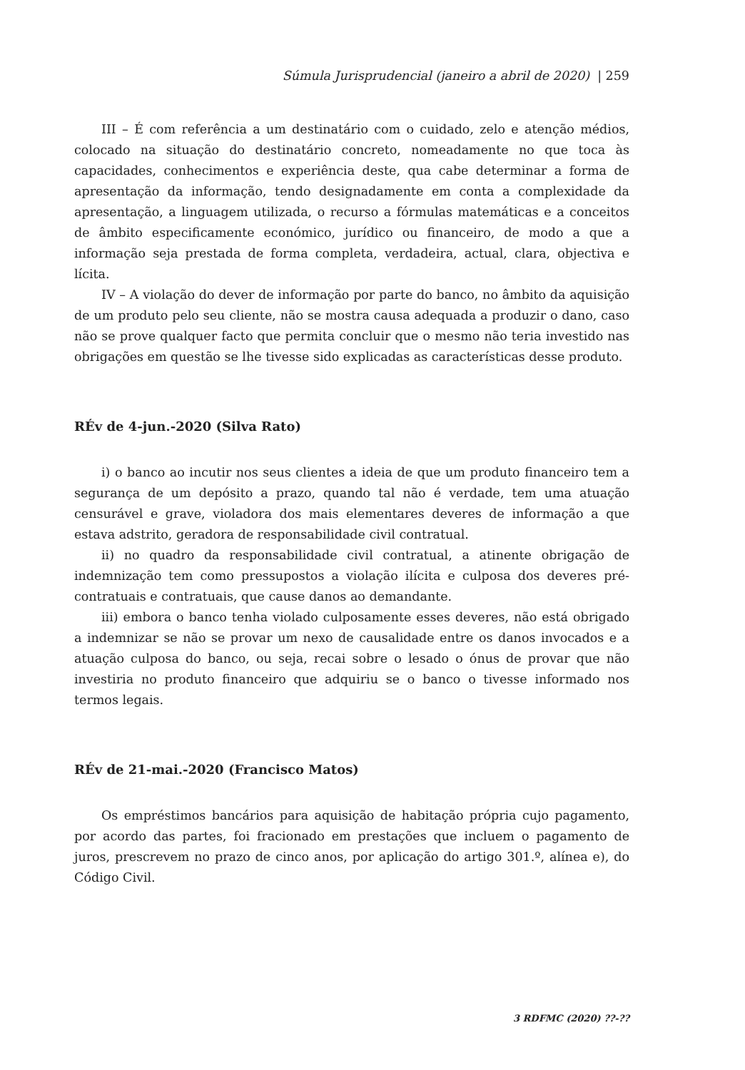Súmula Jurisprudencial (janeiro a abril de 2020) | 259
III – É com referência a um destinatário com o cuidado, zelo e atenção médios, colocado na situação do destinatário concreto, nomeadamente no que toca às capacidades, conhecimentos e experiência deste, qua cabe determinar a forma de apresentação da informação, tendo designadamente em conta a complexidade da apresentação, a linguagem utilizada, o recurso a fórmulas matemáticas e a conceitos de âmbito especificamente económico, jurídico ou financeiro, de modo a que a informação seja prestada de forma completa, verdadeira, actual, clara, objectiva e lícita.
IV – A violação do dever de informação por parte do banco, no âmbito da aquisição de um produto pelo seu cliente, não se mostra causa adequada a produzir o dano, caso não se prove qualquer facto que permita concluir que o mesmo não teria investido nas obrigações em questão se lhe tivesse sido explicadas as características desse produto.
RÉv de 4-jun.-2020 (Silva Rato)
i) o banco ao incutir nos seus clientes a ideia de que um produto financeiro tem a segurança de um depósito a prazo, quando tal não é verdade, tem uma atuação censurável e grave, violadora dos mais elementares deveres de informação a que estava adstrito, geradora de responsabilidade civil contratual.
ii) no quadro da responsabilidade civil contratual, a atinente obrigação de indemnização tem como pressupostos a violação ilícita e culposa dos deveres pré-contratuais e contratuais, que cause danos ao demandante.
iii) embora o banco tenha violado culposamente esses deveres, não está obrigado a indemnizar se não se provar um nexo de causalidade entre os danos invocados e a atuação culposa do banco, ou seja, recai sobre o lesado o ónus de provar que não investiria no produto financeiro que adquiriu se o banco o tivesse informado nos termos legais.
RÉv de 21-mai.-2020 (Francisco Matos)
Os empréstimos bancários para aquisição de habitação própria cujo pagamento, por acordo das partes, foi fracionado em prestações que incluem o pagamento de juros, prescrevem no prazo de cinco anos, por aplicação do artigo 301.º, alínea e), do Código Civil.
3 RDFMC (2020) ??-??